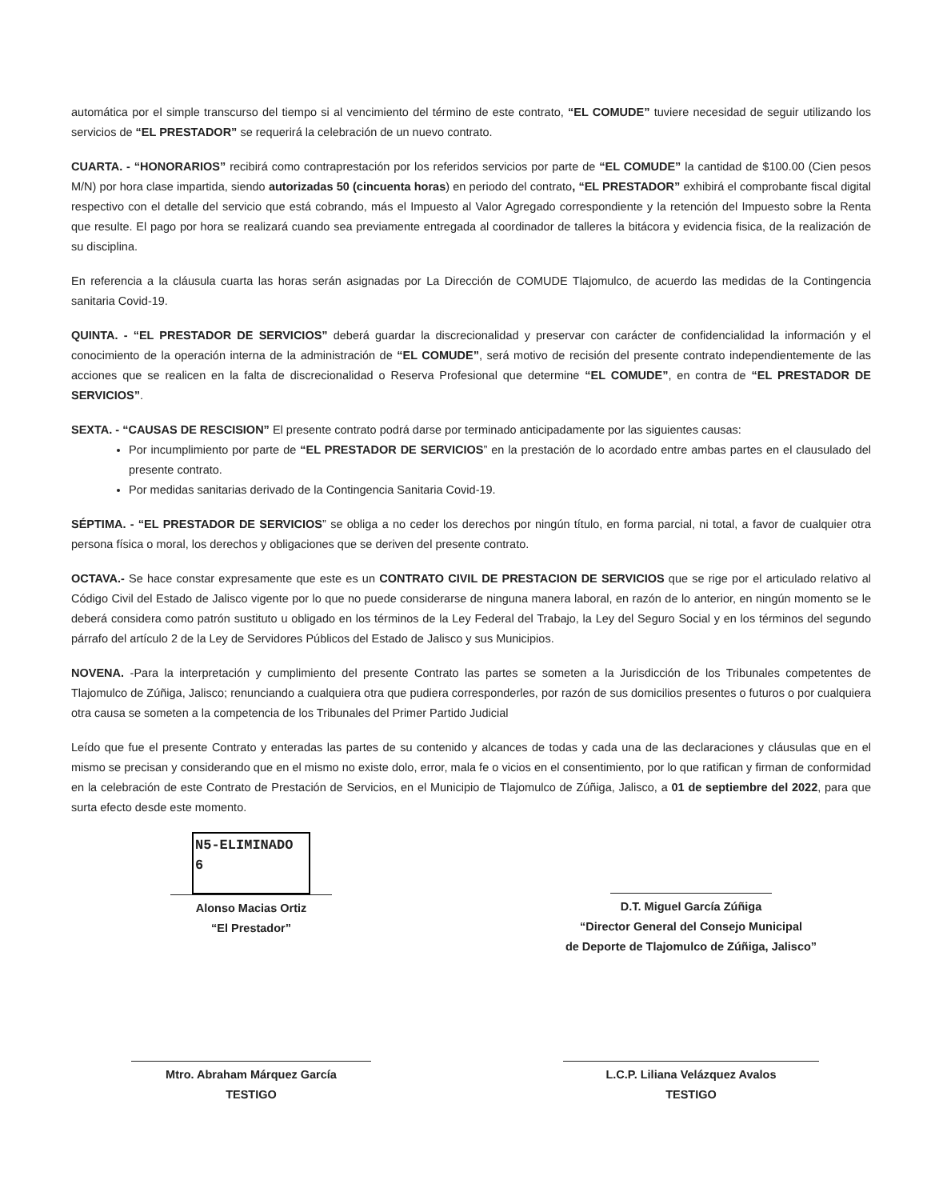automática por el simple transcurso del tiempo si al vencimiento del término de este contrato, “EL COMUDE” tuviere necesidad de seguir utilizando los servicios de “EL PRESTADOR” se requerirá la celebración de un nuevo contrato.
CUARTA. - “HONORARIOS” recibirá como contraprestación por los referidos servicios por parte de “EL COMUDE” la cantidad de $100.00 (Cien pesos M/N) por hora clase impartida, siendo autorizadas 50 (cincuenta horas) en periodo del contrato, “EL PRESTADOR” exhibirá el comprobante fiscal digital respectivo con el detalle del servicio que está cobrando, más el Impuesto al Valor Agregado correspondiente y la retención del Impuesto sobre la Renta que resulte. El pago por hora se realizará cuando sea previamente entregada al coordinador de talleres la bitácora y evidencia fisica, de la realización de su disciplina.
En referencia a la cláusula cuarta las horas serán asignadas por La Dirección de COMUDE Tlajomulco, de acuerdo las medidas de la Contingencia sanitaria Covid-19.
QUINTA. - “EL PRESTADOR DE SERVICIOS” deberá guardar la discrecionalidad y preservar con carácter de confidencialidad la información y el conocimiento de la operación interna de la administración de “EL COMUDE”, será motivo de recisión del presente contrato independientemente de las acciones que se realicen en la falta de discrecionalidad o Reserva Profesional que determine “EL COMUDE”, en contra de “EL PRESTADOR DE SERVICIOS”.
SEXTA. - “CAUSAS DE RESCISION” El presente contrato podrá darse por terminado anticipadamente por las siguientes causas:
Por incumplimiento por parte de “EL PRESTADOR DE SERVICIOS” en la prestación de lo acordado entre ambas partes en el clausulado del presente contrato.
Por medidas sanitarias derivado de la Contingencia Sanitaria Covid-19.
SÉPTIMA. - “EL PRESTADOR DE SERVICIOS” se obliga a no ceder los derechos por ningún título, en forma parcial, ni total, a favor de cualquier otra persona física o moral, los derechos y obligaciones que se deriven del presente contrato.
OCTAVA.- Se hace constar expresamente que este es un CONTRATO CIVIL DE PRESTACION DE SERVICIOS que se rige por el articulado relativo al Código Civil del Estado de Jalisco vigente por lo que no puede considerarse de ninguna manera laboral, en razón de lo anterior, en ningún momento se le deberá considera como patrón sustituto u obligado en los términos de la Ley Federal del Trabajo, la Ley del Seguro Social y en los términos del segundo párrafo del artículo 2 de la Ley de Servidores Públicos del Estado de Jalisco y sus Municipios.
NOVENA. -Para la interpretación y cumplimiento del presente Contrato las partes se someten a la Jurisdicción de los Tribunales competentes de Tlajomulco de Zúñiga, Jalisco; renunciando a cualquiera otra que pudiera corresponderles, por razón de sus domicilios presentes o futuros o por cualquiera otra causa se someten a la competencia de los Tribunales del Primer Partido Judicial
Leído que fue el presente Contrato y enteradas las partes de su contenido y alcances de todas y cada una de las declaraciones y cláusulas que en el mismo se precisan y considerando que en el mismo no existe dolo, error, mala fe o vicios en el consentimiento, por lo que ratifican y firman de conformidad en la celebración de este Contrato de Prestación de Servicios, en el Municipio de Tlajomulco de Zúñiga, Jalisco, a 01 de septiembre del 2022, para que surta efecto desde este momento.
N5-ELIMINADO 6
Alonso Macias Ortiz
“El Prestador”
D.T. Miguel García Zúñiga
“Director General del Consejo Municipal
de Deporte de Tlajomulco de Zúñiga, Jalisco”
Mtro. Abraham Márquez García
TESTIGO
L.C.P. Liliana Velázquez Avalos
TESTIGO